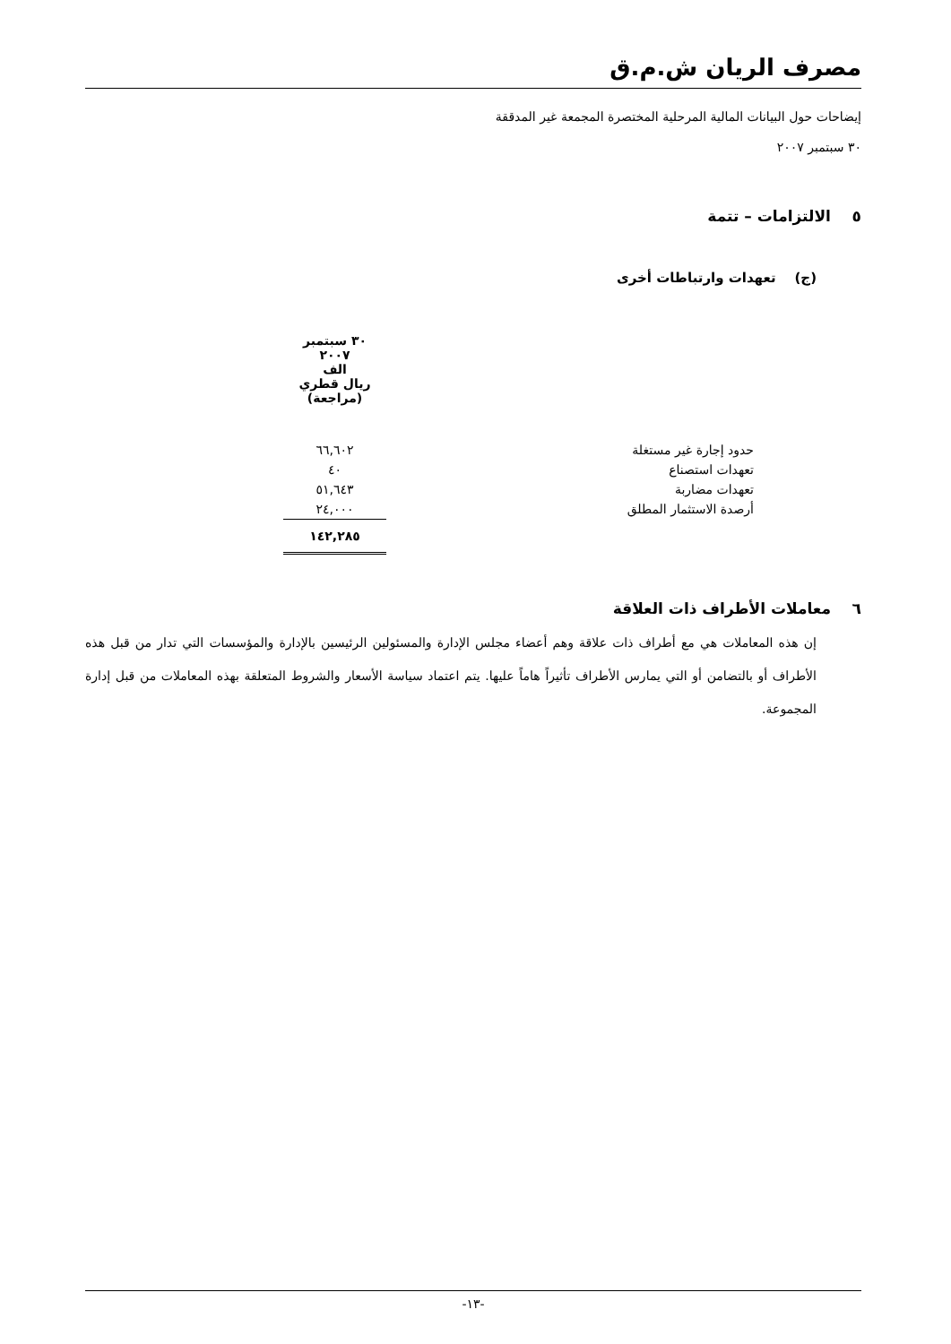مصرف الريان ش.م.ق
إيضاحات حول البيانات المالية المرحلية المختصرة المجمعة غير المدققة
٣٠ سبتمبر ٢٠٠٧
٥ الالتزامات – تتمة
(ج) تعهدات وارتباطات أخرى
| | ٣٠ سبتمبر ٢٠٠٧ الف ريال قطري (مراجعة) |
| حدود إجارة غير مستغلة | ٦٦,٦٠٢ |
| تعهدات استصناع | ٤٠ |
| تعهدات مضاربة | ٥١,٦٤٣ |
| أرصدة الاستثمار المطلق | ٢٤,٠٠٠ |
| | ١٤٢,٢٨٥ |
٦ معاملات الأطراف ذات العلاقة
إن هذه المعاملات هي مع أطراف ذات علاقة وهم أعضاء مجلس الإدارة والمسئولين الرئيسين بالإدارة والمؤسسات التي تدار من قبل هذه الأطراف أو بالتضامن أو التي يمارس الأطراف تأثيراً هاماً عليها. يتم اعتماد سياسة الأسعار والشروط المتعلقة بهذه المعاملات من قبل إدارة المجموعة.
-١٣-